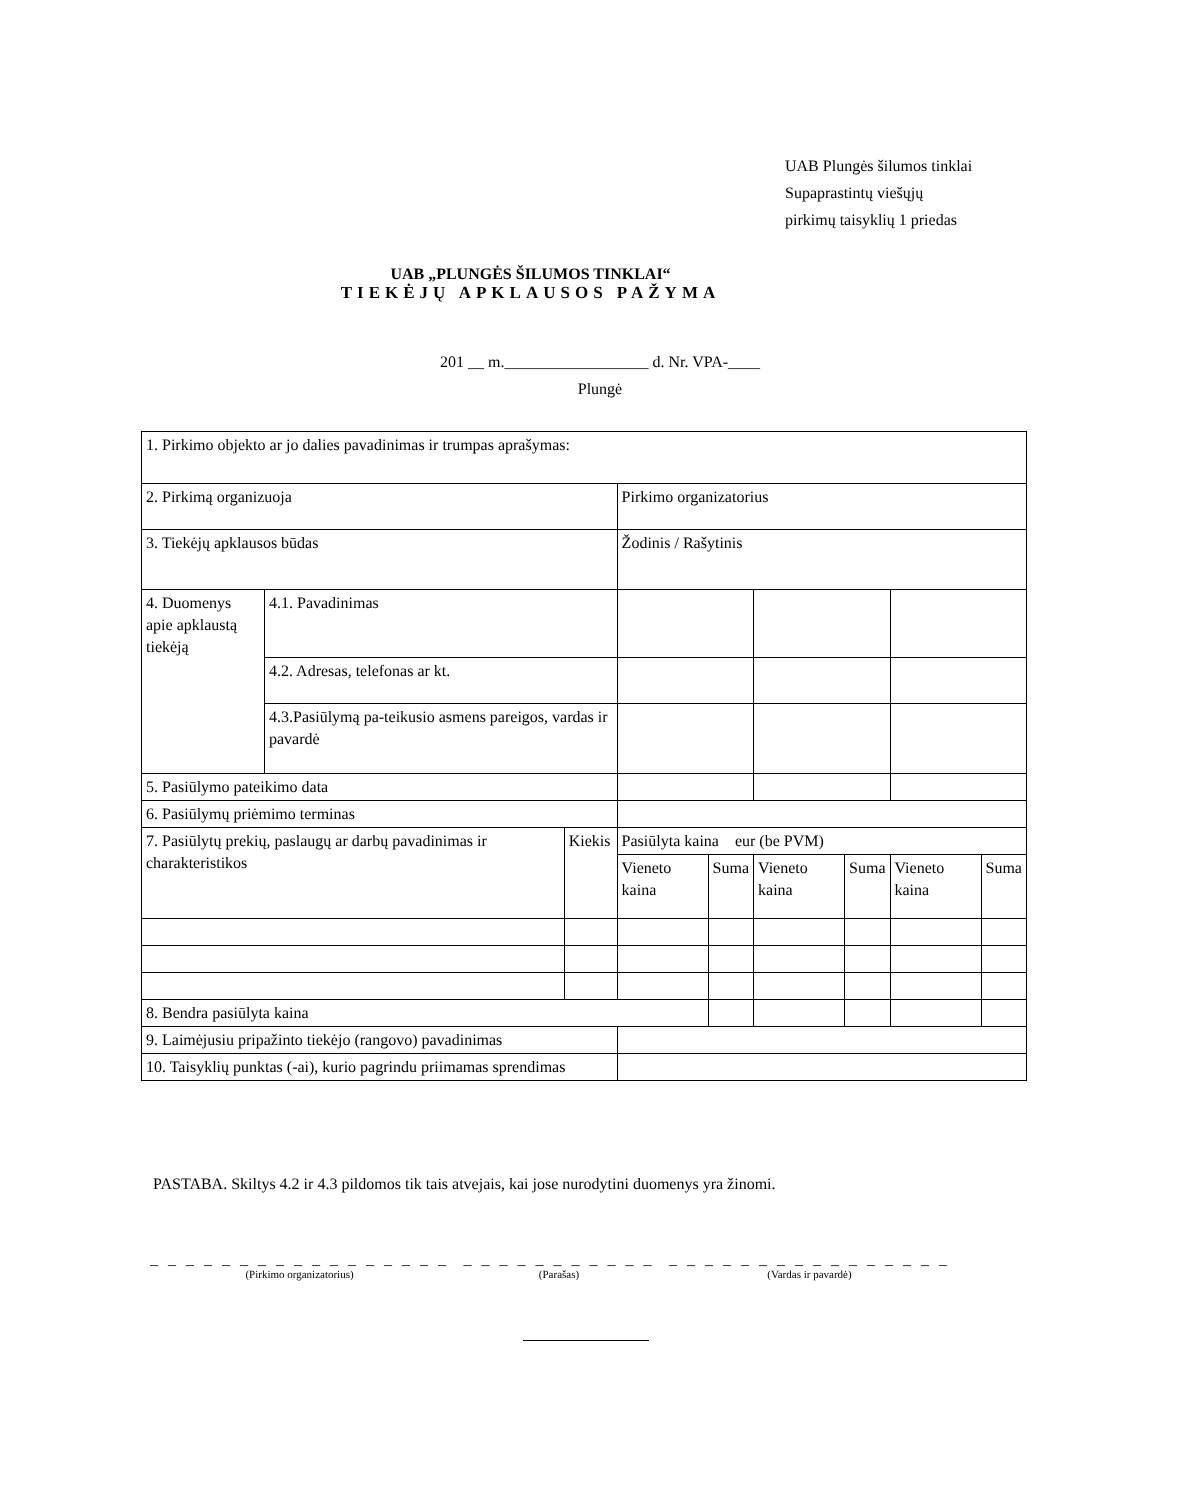UAB Plungės šilumos tinklai
Supaprastintų viešųjų
pirkimų taisyklių 1 priedas
UAB „PLUNGĖS ŠILUMOS TINKLAI“
TIEKĖJŲ APKLAUSOS PAŽYMA
201 __ m.__________________ d. Nr. VPA-____
Plungė
| 1. Pirkimo objekto ar jo dalies pavadinimas ir trumpas aprašymas: | | | | | | | | |
| 2. Pirkimą organizuoja | | | Pirkimo organizatorius | | | | | |
| 3. Tiekėjų apklausos būdas | | | Žodinis / Rašytinis | | | | | |
| 4. Duomenys apie apklaustą tiekėją | 4.1. Pavadinimas | | | | | | | |
| | 4.2. Adresas, telefonas ar kt. | | | | | | | |
| | 4.3.Pasiūlymą pa-teikusio asmens pareigos, vardas ir pavardė | | | | | | | |
| 5. Pasiūlymo pateikimo data | | | | | | | | |
| 6. Pasiūlymų priėmimo terminas | | | | | | | | |
| 7. Pasiūlytų prekių, paslaugų ar darbų pavadinimas ir charakteristikos | | Kiekis | Pasiūlyta kaina eur (be PVM) | | | | | |
| | | | Vieneto kaina | Suma | Vieneto kaina | Suma | Vieneto kaina | Suma |
| 8. Bendra pasiūlyta kaina | | | | | | | | |
| 9. Laimėjusiu pripažinto tiekėjo (rangovo) pavadinimas | | | | | | | | |
| 10. Taisyklių punktas (-ai), kurio pagrindu priimamas sprendimas | | | | | | | | |
PASTABA. Skiltys 4.2 ir 4.3 pildomos tik tais atvejais, kai jose nurodytini duomenys yra žinomi.
_ _ _ _ _ _ _ _ _ _ _ _ _ _ _ _ _
(Pirkimo organizatorius)
_ _ _ _ _ _ _ _ _ _ _
(Parašas)
_ _ _ _ _ _ _ _ _ _ _ _ _ _ _ _
(Vardas ir pavardė)